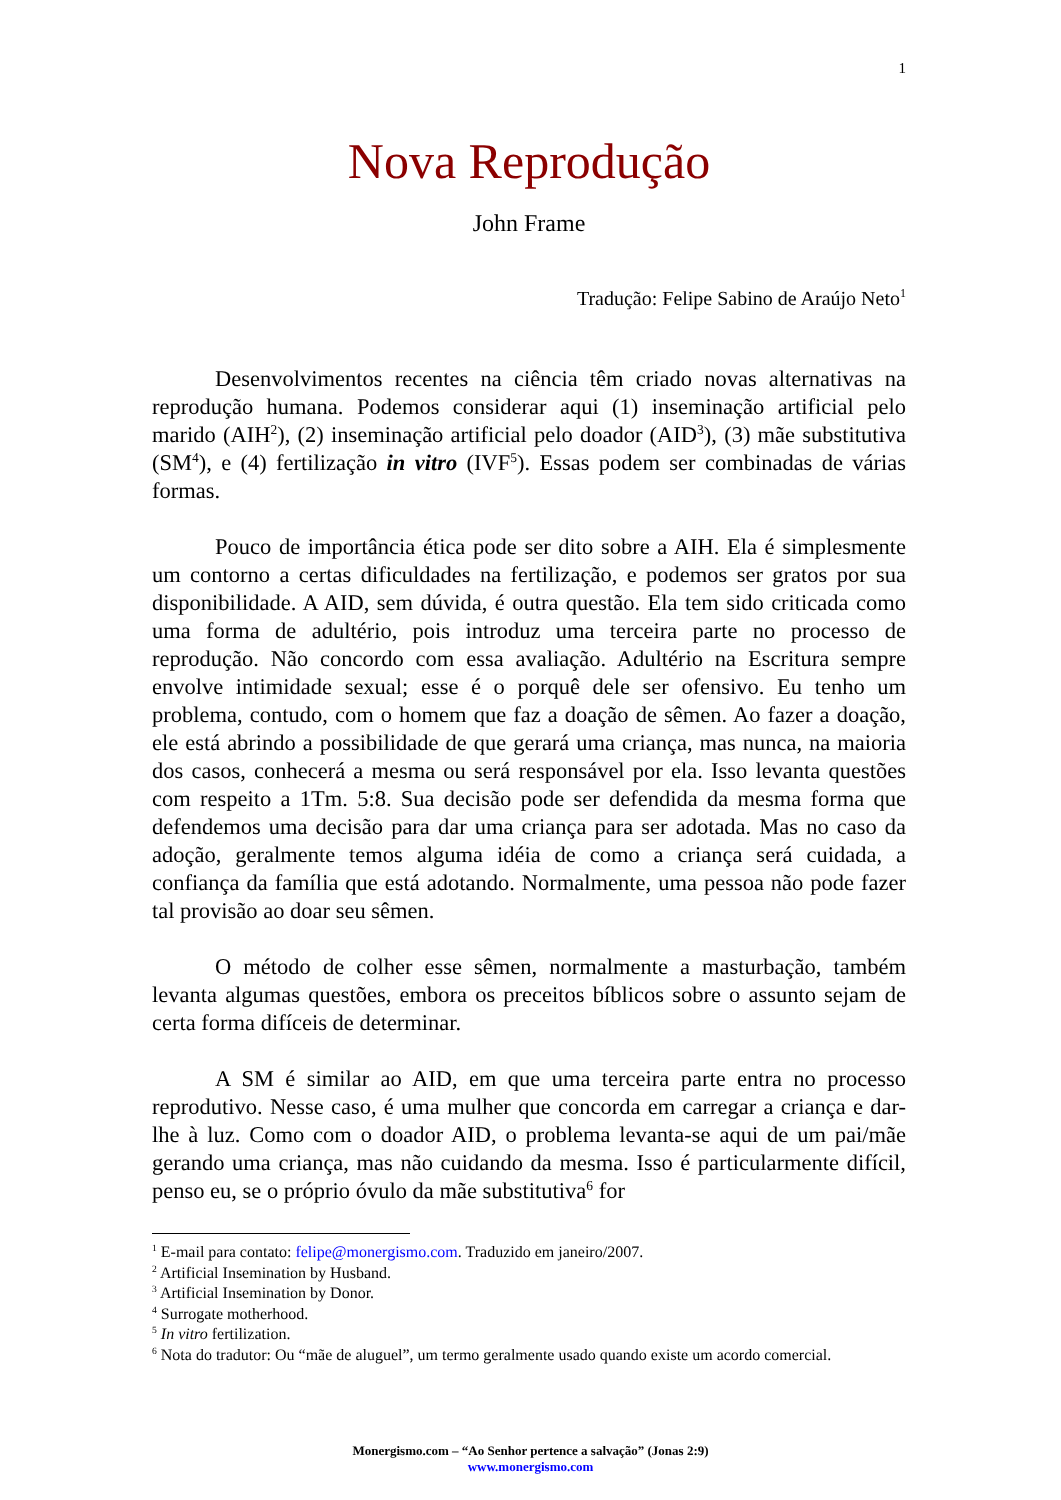1
Nova Reprodução
John Frame
Tradução: Felipe Sabino de Araújo Neto<sup>1</sup>
Desenvolvimentos recentes na ciência têm criado novas alternativas na reprodução humana. Podemos considerar aqui (1) inseminação artificial pelo marido (AIH<sup>2</sup>), (2) inseminação artificial pelo doador (AID<sup>3</sup>), (3) mãe substitutiva (SM<sup>4</sup>), e (4) fertilização in vitro (IVF<sup>5</sup>). Essas podem ser combinadas de várias formas.
Pouco de importância ética pode ser dito sobre a AIH. Ela é simplesmente um contorno a certas dificuldades na fertilização, e podemos ser gratos por sua disponibilidade. A AID, sem dúvida, é outra questão. Ela tem sido criticada como uma forma de adultério, pois introduz uma terceira parte no processo de reprodução. Não concordo com essa avaliação. Adultério na Escritura sempre envolve intimidade sexual; esse é o porquê dele ser ofensivo. Eu tenho um problema, contudo, com o homem que faz a doação de sêmen. Ao fazer a doação, ele está abrindo a possibilidade de que gerará uma criança, mas nunca, na maioria dos casos, conhecerá a mesma ou será responsável por ela. Isso levanta questões com respeito a 1Tm. 5:8. Sua decisão pode ser defendida da mesma forma que defendemos uma decisão para dar uma criança para ser adotada. Mas no caso da adoção, geralmente temos alguma idéia de como a criança será cuidada, a confiança da família que está adotando. Normalmente, uma pessoa não pode fazer tal provisão ao doar seu sêmen.
O método de colher esse sêmen, normalmente a masturbação, também levanta algumas questões, embora os preceitos bíblicos sobre o assunto sejam de certa forma difíceis de determinar.
A SM é similar ao AID, em que uma terceira parte entra no processo reprodutivo. Nesse caso, é uma mulher que concorda em carregar a criança e dar-lhe à luz. Como com o doador AID, o problema levanta-se aqui de um pai/mãe gerando uma criança, mas não cuidando da mesma. Isso é particularmente difícil, penso eu, se o próprio óvulo da mãe substitutiva<sup>6</sup> for
<sup>1</sup> E-mail para contato: felipe@monergismo.com. Traduzido em janeiro/2007.
<sup>2</sup> Artificial Insemination by Husband.
<sup>3</sup> Artificial Insemination by Donor.
<sup>4</sup> Surrogate motherhood.
<sup>5</sup> In vitro fertilization.
<sup>6</sup> Nota do tradutor: Ou “mãe de aluguel”, um termo geralmente usado quando existe um acordo comercial.
Monergismo.com – “Ao Senhor pertence a salvação” (Jonas 2:9)
www.monergismo.com